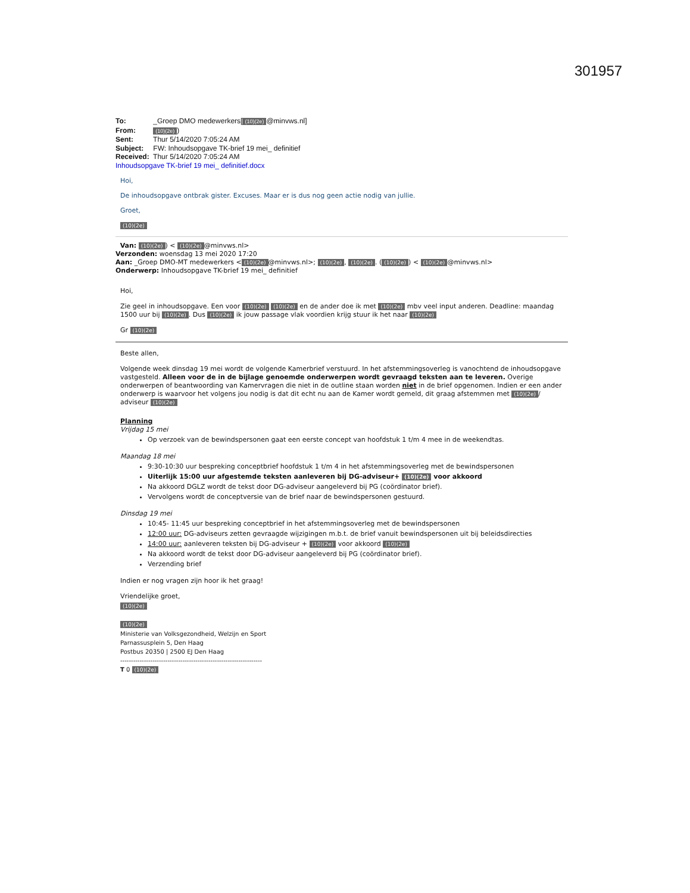301957
To: _Groep DMO medewerkers[(10)(2e) @minvws.nl]
From: (10)(2e))
Sent: Thur 5/14/2020 7:05:24 AM
Subject: FW: Inhoudsopgave TK-brief 19 mei_ definitief
Received: Thur 5/14/2020 7:05:24 AM
Inhoudsopgave TK-brief 19 mei_ definitief.docx
Hoi,
De inhoudsopgave ontbrak gister. Excuses. Maar er is dus nog geen actie nodig van jullie.
Groet,
(10)(2e)
Van: (10)(2e)) < (10)(2e) @minvws.nl>
Verzonden: woensdag 13 mei 2020 17:20
Aan: _Groep DMO-MT medewerkers < (10)(2e) @minvws.nl>; (10)(2e), (10)(2e). ((10)(2e)) < (10)(2e) @minvws.nl>
Onderwerp: Inhoudsopgave TK-brief 19 mei_ definitief
Hoi,
Zie geel in inhoudsopgave. Een voor (10)(2e) (10)(2e) en de ander doe ik met (10)(2e) mbv veel input anderen. Deadline: maandag 1500 uur bij (10)(2e). Dus (10)(2e) ik jouw passage vlak voordien krijg stuur ik het naar (10)(2e)
Gr (10)(2e)
Beste allen,
Volgende week dinsdag 19 mei wordt de volgende Kamerbrief verstuurd. In het afstemmingsoverleg is vanochtend de inhoudsopgave vastgesteld. Alleen voor de in de bijlage genoemde onderwerpen wordt gevraagd teksten aan te leveren. Overige onderwerpen of beantwoording van Kamervragen die niet in de outline staan worden niet in de brief opgenomen. Indien er een ander onderwerp is waarvoor het volgens jou nodig is dat dit echt nu aan de Kamer wordt gemeld, dit graag afstemmen met (10)(2e) / adviseur (10)(2e)
Planning
Vrijdag 15 mei
Op verzoek van de bewindspersonen gaat een eerste concept van hoofdstuk 1 t/m 4 mee in de weekendtas.
Maandag 18 mei
9:30-10:30 uur bespreking conceptbrief hoofdstuk 1 t/m 4 in het afstemmingsoverleg met de bewindspersonen
Uiterlijk 15:00 uur afgestemde teksten aanleveren bij DG-adviseur+ (10)(2e) voor akkoord
Na akkoord DGLZ wordt de tekst door DG-adviseur aangeleverd bij PG (coördinator brief).
Vervolgens wordt de conceptversie van de brief naar de bewindspersonen gestuurd.
Dinsdag 19 mei
10:45- 11:45 uur bespreking conceptbrief in het afstemmingsoverleg met de bewindspersonen
12:00 uur: DG-adviseurs zetten gevraagde wijzigingen m.b.t. de brief vanuit bewindspersonen uit bij beleidsdirecties
14:00 uur: aanleveren teksten bij DG-adviseur + (10)(2e) voor akkoord (10)(2e)
Na akkoord wordt de tekst door DG-adviseur aangeleverd bij PG (coördinator brief).
Verzending brief
Indien er nog vragen zijn hoor ik het graag!
Vriendelijke groet,
(10)(2e)
(10)(2e)
Ministerie van Volksgezondheid, Welzijn en Sport
Parnassusplein 5, Den Haag
Postbus 20350 | 2500 EJ Den Haag
------------------------------------------------------------------
T 0 (10)(2e)